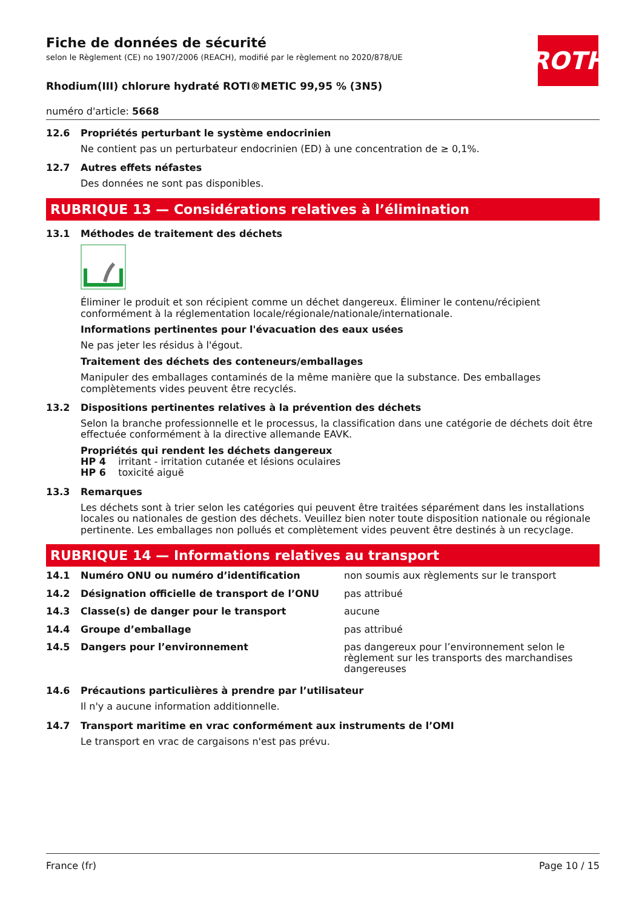Fiche de données de sécurité
selon le Règlement (CE) no 1907/2006 (REACH), modifié par le règlement no 2020/878/UE
ROTH
Rhodium(III) chlorure hydraté ROTI®METIC 99,95 % (3N5)
numéro d'article: 5668
12.6 Propriétés perturbant le système endocrinien
Ne contient pas un perturbateur endocrinien (ED) à une concentration de ≥ 0,1%.
12.7 Autres effets néfastes
Des données ne sont pas disponibles.
RUBRIQUE 13 — Considérations relatives à l’élimination
13.1 Méthodes de traitement des déchets
Éliminer le produit et son récipient comme un déchet dangereux. Éliminer le contenu/récipient conformément à la réglementation locale/régionale/nationale/internationale.
Informations pertinentes pour l'évacuation des eaux usées
Ne pas jeter les résidus à l'égout.
Traitement des déchets des conteneurs/emballages
Manipuler des emballages contaminés de la même manière que la substance. Des emballages complètements vides peuvent être recyclés.
13.2 Dispositions pertinentes relatives à la prévention des déchets
Selon la branche professionnelle et le processus, la classification dans une catégorie de déchets doit être effectuée conformément à la directive allemande EAVK.
Propriétés qui rendent les déchets dangereux
HP 4 irritant - irritation cutanée et lésions oculaires
HP 6 toxicité aiguë
13.3 Remarques
Les déchets sont à trier selon les catégories qui peuvent être traitées séparément dans les installations locales ou nationales de gestion des déchets. Veuillez bien noter toute disposition nationale ou régionale pertinente. Les emballages non pollués et complètement vides peuvent être destinés à un recyclage.
RUBRIQUE 14 — Informations relatives au transport
| 14.1 | Numéro ONU ou numéro d’identification | non soumis aux règlements sur le transport |
| 14.2 | Désignation officielle de transport de l’ONU | pas attribué |
| 14.3 | Classe(s) de danger pour le transport | aucune |
| 14.4 | Groupe d’emballage | pas attribué |
| 14.5 | Dangers pour l’environnement | pas dangereux pour l’environnement selon le règlement sur les transports des marchandises dangereuses |
14.6 Précautions particulières à prendre par l’utilisateur
Il n'y a aucune information additionnelle.
14.7 Transport maritime en vrac conformément aux instruments de l’OMI
Le transport en vrac de cargaisons n'est pas prévu.
France (fr) Page 10 / 15